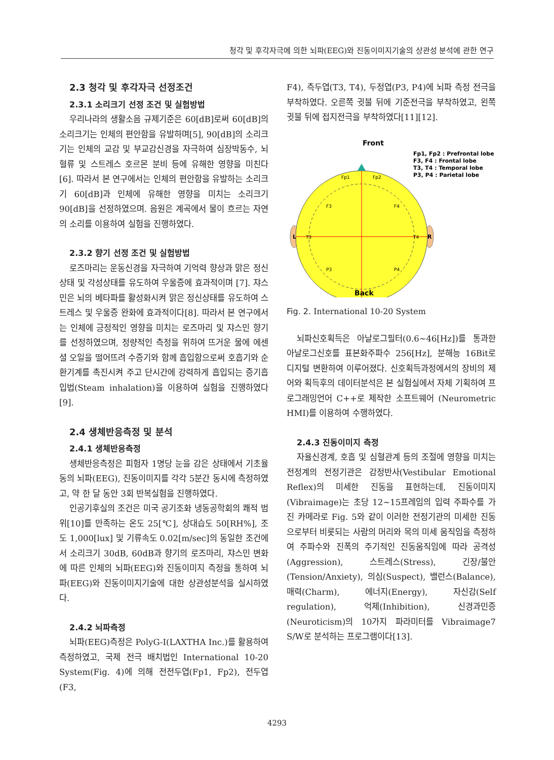청각 및 후각자극에 의한 뇌파(EEG)와 진동이미지기술의 상관성 분석에 관한 연구
2.3 청각 및 후각자극 선정조건
2.3.1 소리크기 선정 조건 및 실험방법
우리나라의 생활소음 규제기준은 60[dB]로써 60[dB]의 소리크기는 인체의 편안함을 유발하며[5], 90[dB]의 소리크기는 인체의 교감 및 부교감신경을 자극하여 심장박동수, 뇌 혈류 및 스트레스 호르몬 분비 등에 유해한 영향을 미친다[6]. 따라서 본 연구에서는 인체의 편안함을 유발하는 소리크기 60[dB]과 인체에 유해한 영향을 미치는 소리크기 90[dB]을 선정하였으며. 음원은 계곡에서 물이 흐르는 자연의 소리를 이용하여 실험을 진행하였다.
2.3.2 향기 선정 조건 및 실험방법
로즈마리는 운동신경을 자극하여 기억력 향상과 맑은 정신상태 및 각성상태를 유도하여 우울증에 효과적이며 [7]. 쟈스민은 뇌의 베타파를 활성화시켜 맑은 정신상태를 유도하여 스트레스 및 우울증 완화에 효과적이다[8]. 따라서 본 연구에서는 인체에 긍정적인 영향을 미치는 로즈마리 및 쟈스민 향기를 선정하였으며, 정량적인 측정을 위하여 뜨거운 물에 에센셜 오일을 떨어뜨려 수증기와 함께 흡입함으로써 호흡기와 순환기계를 촉진시켜 주고 단시간에 강력하게 흡입되는 증기흡입법(Steam inhalation)을 이용하여 실험을 진행하였다[9].
2.4 생체반응측정 및 분석
2.4.1 생체반응측정
생체반응측정은 피험자 1명당 눈을 감은 상태에서 기초율동의 뇌파(EEG), 진동이미지를 각각 5분간 동시에 측정하였고, 약 한 달 동안 3회 반복실험을 진행하였다.
인공기후실의 조건은 미국 공기조화 냉동공학회의 쾌적 범위[10]를 만족하는 온도 25[℃], 상대습도 50[RH%], 조도 1,000[lux] 및 기류속도 0.02[m/sec]의 동일한 조건에서 소리크기 30dB, 60dB과 향기의 로즈마리, 쟈스민 변화에 따른 인체의 뇌파(EEG)와 진동이미지 측정을 통하여 뇌파(EEG)와 진동이미지기술에 대한 상관성분석을 실시하였다.
2.4.2 뇌파측정
뇌파(EEG)측정은 PolyG-I(LAXTHA Inc.)를 활용하여 측정하였고, 국제 전극 배치법인 International 10-20 System(Fig. 4)에 의해 전전두엽(Fp1, Fp2), 전두엽(F3,
F4), 측두엽(T3, T4), 두정엽(P3, P4)에 뇌파 측정 전극을 부착하였다. 오른쪽 귓불 뒤에 기준전극을 부착하였고, 왼쪽 귓불 뒤에 접지전극을 부착하였다[11][12].
Front
Fp1, Fp2 : Prefrontal lobe
F3, F4 : Frontal lobe
T3, T4 : Temporal lobe
P3, P4 : Parietal lobe
L
R
Fp1
Fp2
F3
F4
T3
T4
P3
P4
Back
Fig. 2. International 10-20 System
뇌파신호획득은 아날로그필터(0.6~46[Hz])를 통과한 아날로그신호를 표본화주파수 256[Hz], 분해능 16Bit로 디지털 변환하여 이루어졌다. 신호획득과정에서의 장비의 제어와 획득후의 데이터분석은 본 실험실에서 자체 기획하여 프로그래밍언어 C++로 제작한 소프트웨어 (Neurometric HMI)를 이용하여 수행하였다.
2.4.3 진동이미지 측정
자율신경계, 호흡 및 심혈관계 등의 조절에 영향을 미치는 전정계의 전정기관은 감정반사(Vestibular Emotional Reflex)의 미세한 진동을 표현하는데, 진동이미지(Vibraimage)는 초당 12~15프레임의 입력 주파수를 가진 카메라로 Fig. 5와 같이 이러한 전정기관의 미세한 진동으로부터 비롯되는 사람의 머리와 목의 미세 움직임을 측정하여 주파수와 진폭의 주기적인 진동움직임에 따라 공격성 (Aggression), 스트레스(Stress), 긴장/불안(Tension/Anxiety), 의심(Suspect), 밸런스(Balance), 매력(Charm), 에너지(Energy), 자신감(Self regulation), 억제(Inhibition), 신경과민증 (Neuroticism)의 10가지 파라미터를 Vibraimage7 S/W로 분석하는 프로그램이다[13].
4293